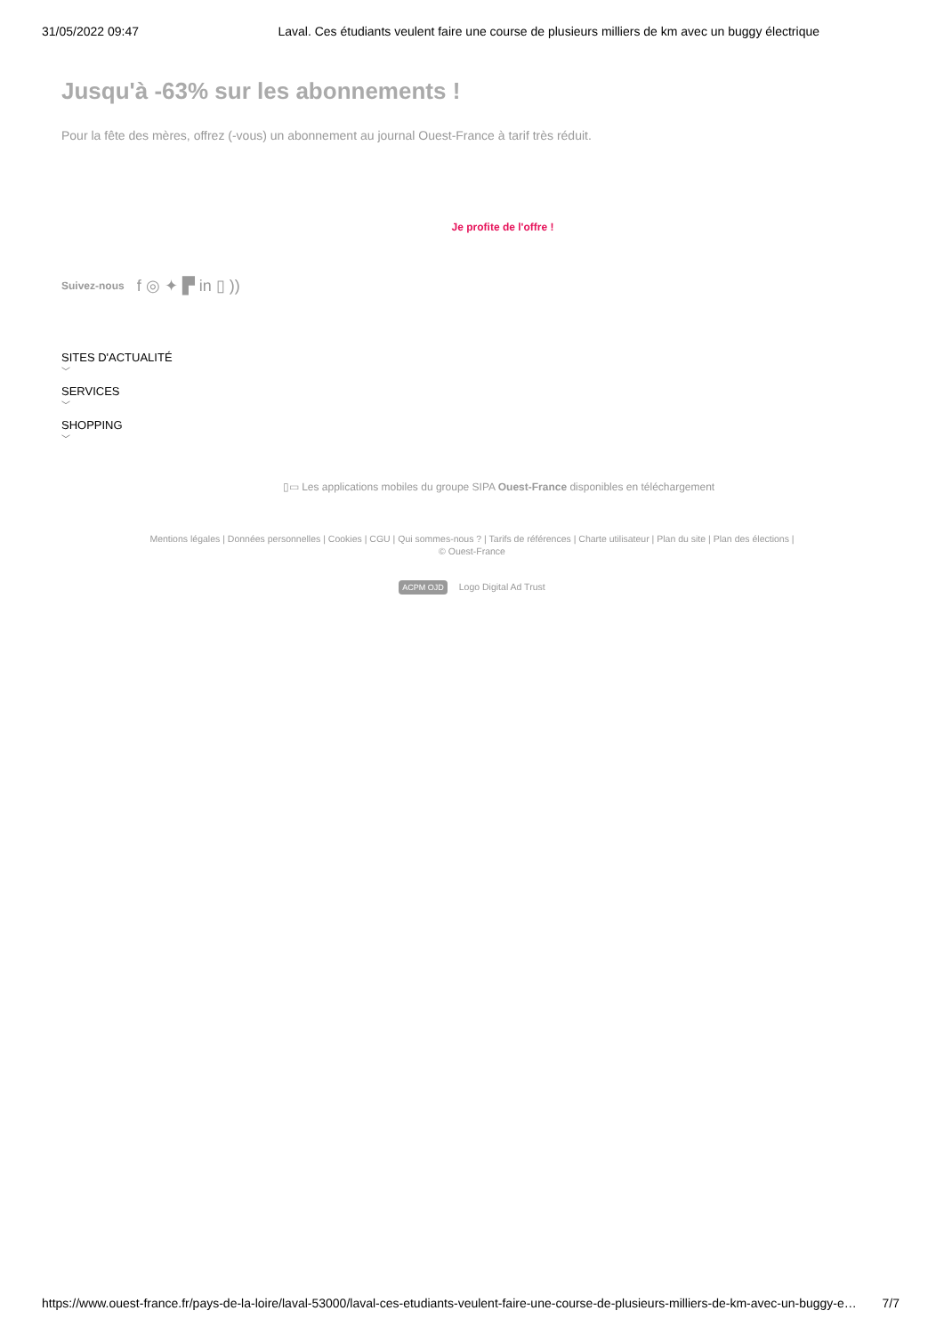31/05/2022 09:47 Laval. Ces étudiants veulent faire une course de plusieurs milliers de km avec un buggy électrique
Jusqu'à -63% sur les abonnements !
Pour la fête des mères, offrez (-vous) un abonnement au journal Ouest-France à tarif très réduit.
Je profite de l'offre !
Suivez-nous f ◎ ✦ ▛ in ▯ ))
SITES D'ACTUALITÉ
﹀
SERVICES
﹀
SHOPPING
﹀
▯▭ Les applications mobiles du groupe SIPA Ouest-France disponibles en téléchargement
Mentions légales | Données personnelles | Cookies | CGU | Qui sommes-nous ? | Tarifs de références | Charte utilisateur | Plan du site | Plan des élections |
© Ouest-France
ACPM OJD Logo Digital Ad Trust
https://www.ouest-france.fr/pays-de-la-loire/laval-53000/laval-ces-etudiants-veulent-faire-une-course-de-plusieurs-milliers-de-km-avec-un-buggy-e… 7/7